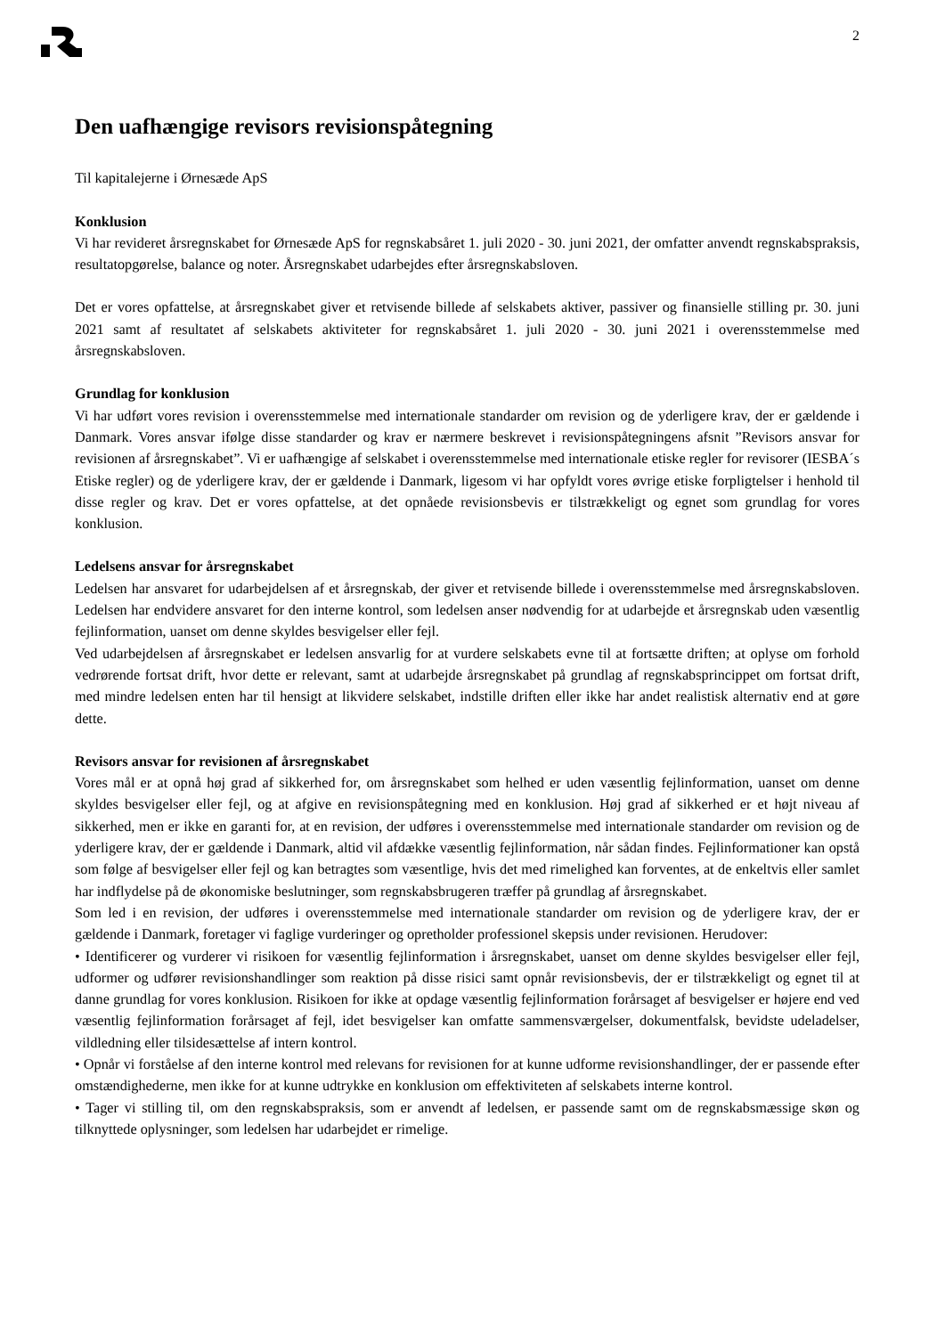2
Den uafhængige revisors revisionspåtegning
Til kapitalejerne i Ørnesæde ApS
Konklusion
Vi har revideret årsregnskabet for Ørnesæde ApS for regnskabsåret 1. juli 2020 - 30. juni 2021, der omfatter anvendt regnskabspraksis, resultatopgørelse, balance og noter. Årsregnskabet udarbejdes efter årsregnskabsloven.
Det er vores opfattelse, at årsregnskabet giver et retvisende billede af selskabets aktiver, passiver og finansielle stilling pr. 30. juni 2021 samt af resultatet af selskabets aktiviteter for regnskabsåret 1. juli 2020 - 30. juni 2021 i overensstemmelse med årsregnskabsloven.
Grundlag for konklusion
Vi har udført vores revision i overensstemmelse med internationale standarder om revision og de yderligere krav, der er gældende i Danmark. Vores ansvar ifølge disse standarder og krav er nærmere beskrevet i revisionspåtegningens afsnit ”Revisors ansvar for revisionen af årsregnskabet”. Vi er uafhængige af selskabet i overensstemmelse med internationale etiske regler for revisorer (IESBA´s Etiske regler) og de yderligere krav, der er gældende i Danmark, ligesom vi har opfyldt vores øvrige etiske forpligtelser i henhold til disse regler og krav. Det er vores opfattelse, at det opnåede revisionsbevis er tilstrækkeligt og egnet som grundlag for vores konklusion.
Ledelsens ansvar for årsregnskabet
Ledelsen har ansvaret for udarbejdelsen af et årsregnskab, der giver et retvisende billede i overensstemmelse med årsregnskabsloven. Ledelsen har endvidere ansvaret for den interne kontrol, som ledelsen anser nødvendig for at udarbejde et årsregnskab uden væsentlig fejlinformation, uanset om denne skyldes besvigelser eller fejl.
Ved udarbejdelsen af årsregnskabet er ledelsen ansvarlig for at vurdere selskabets evne til at fortsætte driften; at oplyse om forhold vedrørende fortsat drift, hvor dette er relevant, samt at udarbejde årsregnskabet på grundlag af regnskabsprincippet om fortsat drift, med mindre ledelsen enten har til hensigt at likvidere selskabet, indstille driften eller ikke har andet realistisk alternativ end at gøre dette.
Revisors ansvar for revisionen af årsregnskabet
Vores mål er at opnå høj grad af sikkerhed for, om årsregnskabet som helhed er uden væsentlig fejlinformation, uanset om denne skyldes besvigelser eller fejl, og at afgive en revisionspåtegning med en konklusion. Høj grad af sikkerhed er et højt niveau af sikkerhed, men er ikke en garanti for, at en revision, der udføres i overensstemmelse med internationale standarder om revision og de yderligere krav, der er gældende i Danmark, altid vil afdække væsentlig fejlinformation, når sådan findes. Fejlinformationer kan opstå som følge af besvigelser eller fejl og kan betragtes som væsentlige, hvis det med rimelighed kan forventes, at de enkeltvis eller samlet har indflydelse på de økonomiske beslutninger, som regnskabsbrugeren træffer på grundlag af årsregnskabet.
Som led i en revision, der udføres i overensstemmelse med internationale standarder om revision og de yderligere krav, der er gældende i Danmark, foretager vi faglige vurderinger og opretholder professionel skepsis under revisionen. Herudover:
• Identificerer og vurderer vi risikoen for væsentlig fejlinformation i årsregnskabet, uanset om denne skyldes besvigelser eller fejl, udformer og udfører revisionshandlinger som reaktion på disse risici samt opnår revisionsbevis, der er tilstrækkeligt og egnet til at danne grundlag for vores konklusion. Risikoen for ikke at opdage væsentlig fejlinformation forårsaget af besvigelser er højere end ved væsentlig fejlinformation forårsaget af fejl, idet besvigelser kan omfatte sammensværgelser, dokumentfalsk, bevidste udeladelser, vildledning eller tilsidesættelse af intern kontrol.
• Opnår vi forståelse af den interne kontrol med relevans for revisionen for at kunne udforme revisionshandlinger, der er passende efter omstændighederne, men ikke for at kunne udtrykke en konklusion om effektiviteten af selskabets interne kontrol.
• Tager vi stilling til, om den regnskabspraksis, som er anvendt af ledelsen, er passende samt om de regnskabsmæssige skøn og tilknyttede oplysninger, som ledelsen har udarbejdet er rimelige.